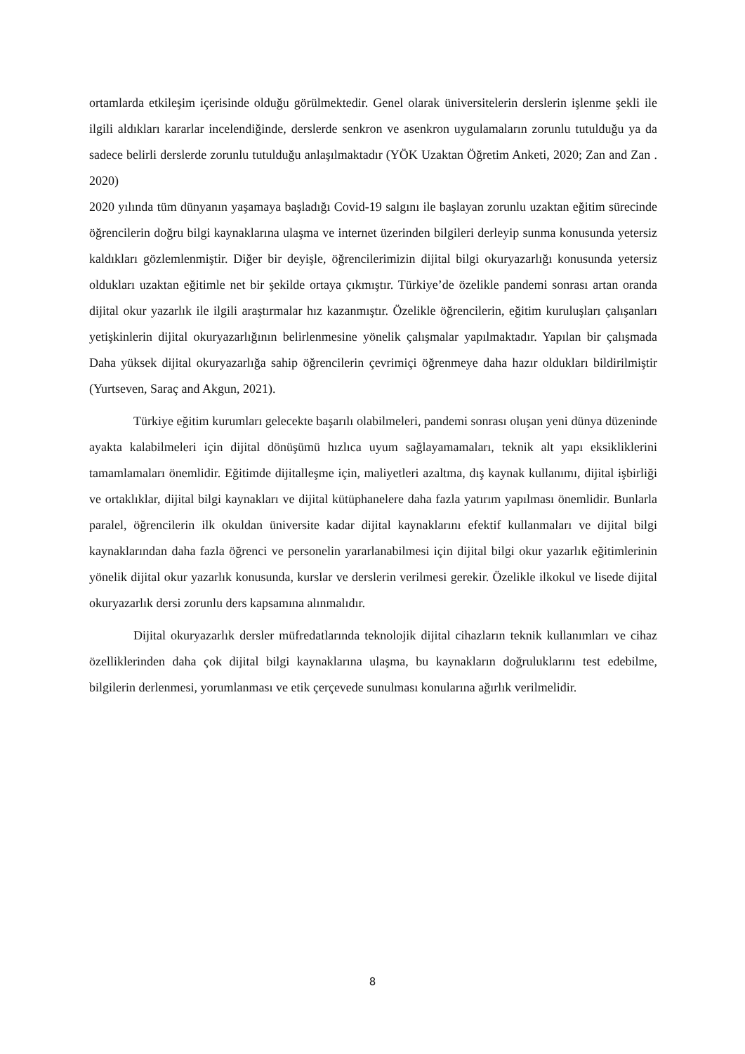ortamlarda etkileşim içerisinde olduğu görülmektedir. Genel olarak üniversitelerin derslerin işlenme şekli ile ilgili aldıkları kararlar incelendiğinde, derslerde senkron ve asenkron uygulamaların zorunlu tutulduğu ya da sadece belirli derslerde zorunlu tutulduğu anlaşılmaktadır (YÖK Uzaktan Öğretim Anketi, 2020; Zan and Zan . 2020)
2020 yılında tüm dünyanın yaşamaya başladığı Covid-19 salgını ile başlayan zorunlu uzaktan eğitim sürecinde öğrencilerin doğru bilgi kaynaklarına ulaşma ve internet üzerinden bilgileri derleyip sunma konusunda yetersiz kaldıkları gözlemlenmiştir. Diğer bir deyişle, öğrencilerimizin dijital bilgi okuryazarlığı konusunda yetersiz oldukları uzaktan eğitimle net bir şekilde ortaya çıkmıştır. Türkiye’de özelikle pandemi sonrası artan oranda dijital okur yazarlık ile ilgili araştırmalar hız kazanmıştır. Özelikle öğrencilerin, eğitim kuruluşları çalışanları yetişkinlerin dijital okuryazarlığının belirlenmesine yönelik çalışmalar yapılmaktadır. Yapılan bir çalışmada Daha yüksek dijital okuryazarlığa sahip öğrencilerin çevrimiçi öğrenmeye daha hazır oldukları bildirilmiştir (Yurtseven, Saraç and Akgun, 2021).
Türkiye eğitim kurumları gelecekte başarılı olabilmeleri, pandemi sonrası oluşan yeni dünya düzeninde ayakta kalabilmeleri için dijital dönüşümü hızlıca uyum sağlayamamaları, teknik alt yapı eksikliklerini tamamlamaları önemlidir. Eğitimde dijitalleşme için, maliyetleri azaltma, dış kaynak kullanımı, dijital işbirliği ve ortaklıklar, dijital bilgi kaynakları ve dijital kütüphanelere daha fazla yatırım yapılması önemlidir. Bunlarla paralel, öğrencilerin ilk okuldan üniversite kadar dijital kaynaklarını efektif kullanmaları ve dijital bilgi kaynaklarından daha fazla öğrenci ve personelin yararlanabilmesi için dijital bilgi okur yazarlık eğitimlerinin yönelik dijital okur yazarlık konusunda, kurslar ve derslerin verilmesi gerekir. Özelikle ilkokul ve lisede dijital okuryazarlık dersi zorunlu ders kapsamına alınmalıdır.
Dijital okuryazarlık dersler müfredatlarında teknolojik dijital cihazların teknik kullanımları ve cihaz özelliklerinden daha çok dijital bilgi kaynaklarına ulaşma, bu kaynakların doğruluklarını test edebilme, bilgilerin derlenmesi, yorumlanması ve etik çerçevede sunulması konularına ağırlık verilmelidir.
8